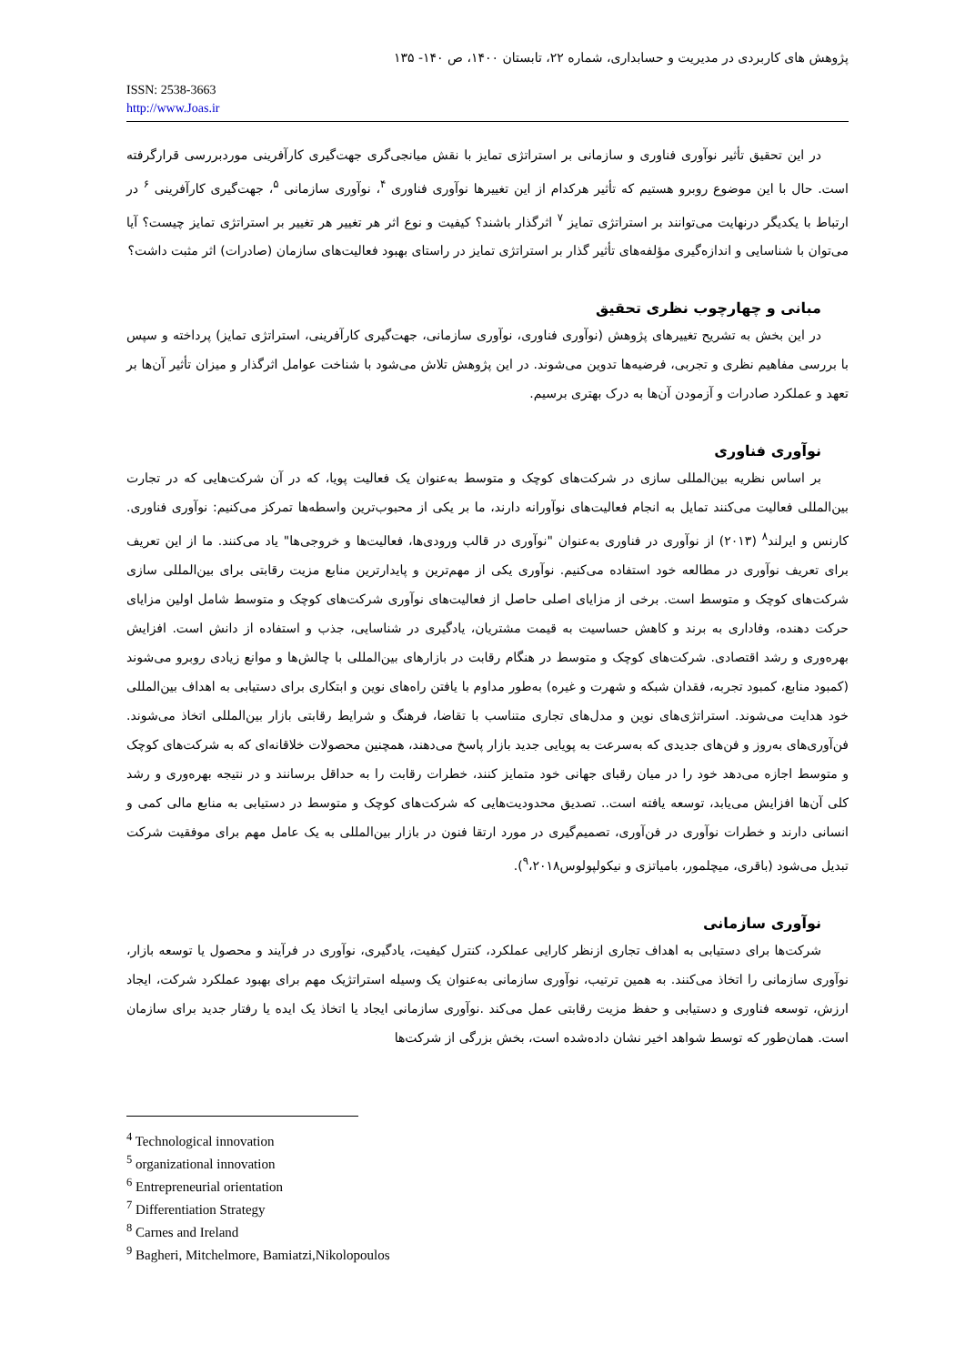پژوهش های کاربردی در مدیریت و حسابداری، شماره ۲۲، تابستان ۱۴۰۰، ص ۱۴۰- ۱۳۵
ISSN: 2538-3663
http://www.Joas.ir
در این تحقیق تأثیر نوآوری فناوری و سازمانی بر استراتژی تمایز با نقش میانجی‌گری جهت‌گیری کارآفرینی موردبررسی قرارگرفته است. حال با این موضوع روبرو هستیم که تأثیر هرکدام از این تغییرها نوآوری فناوری <sup>۴</sup>، نوآوری سازمانی <sup>۵</sup>، جهت‌گیری کارآفرینی <sup>۶</sup> در ارتباط با یکدیگر درنهایت می‌توانند بر استراتژی تمایز <sup>۷</sup> اثرگذار باشند؟ کیفیت و نوع اثر هر تغییر هر تغییر بر استراتژی تمایز چیست؟ آیا می‌توان با شناسایی و اندازه‌گیری مؤلفه‌های تأثیر گذار بر استراتژی تمایز در راستای بهبود فعالیت‌های سازمان (صادرات) اثر مثبت داشت؟
مبانی و چهارچوب نظری تحقیق
در این بخش به تشریح تغییرهای پژوهش (نوآوری فناوری، نوآوری سازمانی، جهت‌گیری کارآفرینی، استراتژی تمایز) پرداخته و سپس با بررسی مفاهیم نظری و تجربی، فرضیه‌ها تدوین می‌شوند. در این پژوهش تلاش می‌شود با شناخت عوامل اثرگذار و میزان تأثیر آن‌ها بر تعهد و عملکرد صادرات و آزمودن آن‌ها به درک بهتری برسیم.
نوآوری فناوری
بر اساس نظریه بین‌المللی سازی در شرکت‌های کوچک و متوسط به‌عنوان یک فعالیت پویا، که در آن شرکت‌هایی که در تجارت بین‌المللی فعالیت می‌کنند تمایل به انجام فعالیت‌های نوآورانه دارند، ما بر یکی از محبوب‌ترین واسطه‌ها تمرکز می‌کنیم: نوآوری فناوری. کارنس و ایرلند<sup>۸</sup> (۲۰۱۳) از نوآوری در فناوری به‌عنوان "نوآوری در قالب ورودی‌ها، فعالیت‌ها و خروجی‌ها" یاد می‌کنند. ما از این تعریف برای تعریف نوآوری در مطالعه خود استفاده می‌کنیم. نوآوری یکی از مهم‌ترین و پایدارترین منابع مزیت رقابتی برای بین‌المللی سازی شرکت‌های کوچک و متوسط است. برخی از مزایای اصلی حاصل از فعالیت‌های نوآوری شرکت‌های کوچک و متوسط شامل اولین مزایای حرکت دهنده، وفاداری به برند و کاهش حساسیت به قیمت مشتریان، یادگیری در شناسایی، جذب و استفاده از دانش است. افزایش بهره‌وری و رشد اقتصادی. شرکت‌های کوچک و متوسط در هنگام رقابت در بازارهای بین‌المللی با چالش‌ها و موانع زیادی روبرو می‌شوند (کمبود منابع، کمبود تجربه، فقدان شبکه و شهرت و غیره) به‌طور مداوم با یافتن راه‌های نوین و ابتکاری برای دستیابی به اهداف بین‌المللی خود هدایت می‌شوند. استراتژی‌های نوین و مدل‌های تجاری متناسب با تقاضا، فرهنگ و شرایط رقابتی بازار بین‌المللی اتخاذ می‌شوند. فن‌آوری‌های به‌روز و فن‌های جدیدی که به‌سرعت به پویایی جدید بازار پاسخ می‌دهند، همچنین محصولات خلاقانه‌ای که به شرکت‌های کوچک و متوسط اجازه می‌دهد خود را در میان رقبای جهانی خود متمایز کنند، خطرات رقابت را به حداقل برسانند و در نتیجه بهره‌وری و رشد کلی آن‌ها افزایش می‌یابد، توسعه یافته است.. تصدیق محدودیت‌هایی که شرکت‌های کوچک و متوسط در دستیابی به منابع مالی کمی و انسانی دارند و خطرات نوآوری در فن‌آوری، تصمیم‌گیری در مورد ارتقا فنون در بازار بین‌المللی به یک عامل مهم برای موفقیت شرکت تبدیل می‌شود (باقری، میچلمور، بامیاتزی و نیکولپولوس<sup>۹</sup>،۲۰۱۸).
نوآوری سازمانی
شرکت‌ها برای دستیابی به اهداف تجاری ازنظر کارایی عملکرد، کنترل کیفیت، یادگیری، نوآوری در فرآیند و محصول یا توسعه بازار، نوآوری سازمانی را اتخاذ می‌کنند. به همین ترتیب، نوآوری سازمانی به‌عنوان یک وسیله استراتژیک مهم برای بهبود عملکرد شرکت، ایجاد ارزش، توسعه فناوری و دستیابی و حفظ مزیت رقابتی عمل می‌کند .نوآوری سازمانی ایجاد یا اتخاذ یک ایده یا رفتار جدید برای سازمان است. همان‌طور که توسط شواهد اخیر نشان داده‌شده است، بخش بزرگی از شرکت‌ها
<sup>4</sup> Technological innovation
<sup>5</sup> organizational innovation
<sup>6</sup> Entrepreneurial orientation
<sup>7</sup> Differentiation Strategy
<sup>8</sup> Carnes and Ireland
<sup>9</sup> Bagheri, Mitchelmore, Bamiatzi,Nikolopoulos